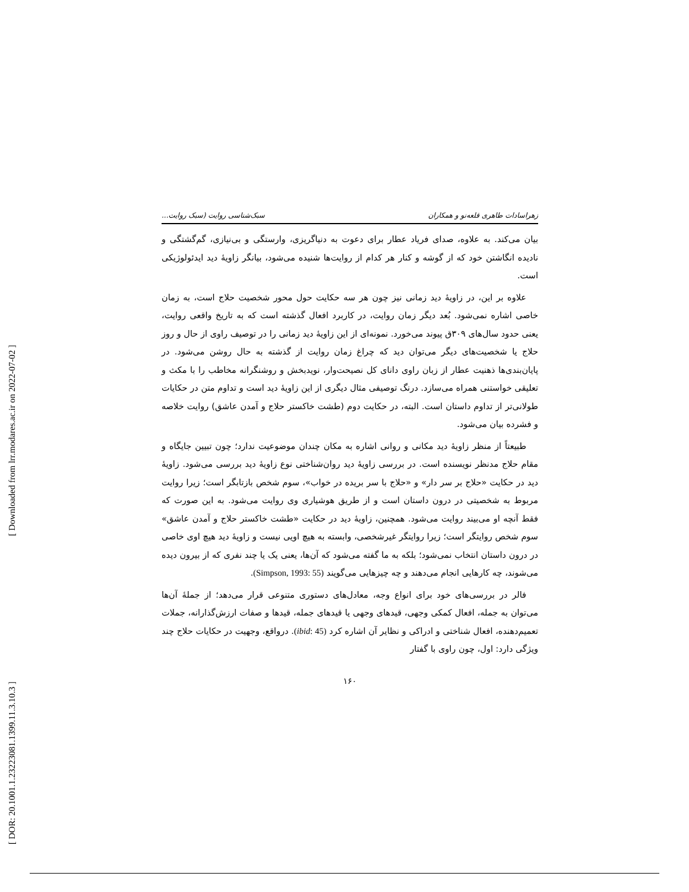[ Downloaded from lrr.modares.ac.ir on 2022-07-02 ]
[ DOR: 20.1001.1.23223081.1399.11.3.10.3 ]
زهراسادات طاهری قلعه‌نو و همکاران سبک‌شناسی روایت (سبک روایت...
بیان می‌کند. به علاوه، صدای فریاد عطار برای دعوت به دنیاگریزی، وارستگی و بی‌نیازی، گم‌گشتگی و نادیده انگاشتن خود که از گوشه و کنار هر کدام از روایت‌ها شنیده می‌شود، بیانگر زاویۀ دید ایدئولوژیکی است.
علاوه بر این، در زاویۀ دید زمانی نیز چون هر سه حکایت حول محور شخصیت حلاج است، به زمان خاصی اشاره نمی‌شود. بُعد دیگر زمان روایت، در کاربرد افعال گذشته است که به تاریخ واقعی روایت، یعنی حدود سال‌های ۳۰۹ق پیوند می‌خورد. نمونه‌ای از این زاویۀ دید زمانی را در توصیف راوی از حال و روز حلاج یا شخصیت‌های دیگر می‌توان دید که چراغ زمان روایت از گذشته به حال روشن می‌شود. در پایان‌بندی‌ها ذهنیت عطار از زبان راوی دانای کل نصیحت‌وار، نویدبخش و روشنگرانه مخاطب را با مکث و تعلیقی خواستنی همراه می‌سازد. درنگ توصیفی مثال دیگری از این زاویۀ دید است و تداوم متن در حکایات طولانی‌تر از تداوم داستان است. البته، در حکایت دوم (طشت خاکستر حلاج و آمدن عاشق) روایت خلاصه و فشرده بیان می‌شود.
طبیعتاً از منظر زاویۀ دید مکانی و روانی اشاره به مکان چندان موضوعیت ندارد؛ چون تبیین جایگاه و مقام حلاج مدنظر نویسنده است. در بررسی زاویۀ دید روان‌شناختی نوع زاویۀ دید بررسی می‌شود. زاویۀ دید در حکایت «حلاج بر سر دار» و «حلاج با سر بریده در خواب»، سوم شخص بازتابگر است؛ زیرا روایت مربوط به شخصیتی در درون داستان است و از طریق هوشیاری وی روایت می‌شود. به این صورت که فقط آنچه او می‌بیند روایت می‌شود. همچنین، زاویۀ دید در حکایت «طشت خاکستر حلاج و آمدن عاشق» سوم شخص روایتگر است؛ زیرا روایتگر غیرشخصی، وابسته به هیچ اویی نیست و زاویۀ دید هیچ اوی خاصی در درون داستان انتخاب نمی‌شود؛ بلکه به ما گفته می‌شود که آن‌ها، یعنی یک یا چند نفری که از بیرون دیده می‌شوند، چه کارهایی انجام می‌دهند و چه چیزهایی می‌گویند (Simpson, 1993: 55).
فالر در بررسی‌های خود برای انواع وجه، معادل‌های دستوری متنوعی قرار می‌دهد؛ از جملۀ آن‌ها می‌توان به جمله، افعال کمکی وجهی، قیدهای وجهی یا قیدهای جمله، قیدها و صفات ارزش‌گذارانه، جملات تعمیم‌دهنده، افعال شناختی و ادراکی و نظایر آن اشاره کرد (ibid: 45). درواقع، وجهیت در حکایات حلاج چند ویژگی دارد: اول، چون راوی با گفتار
۱۶۰